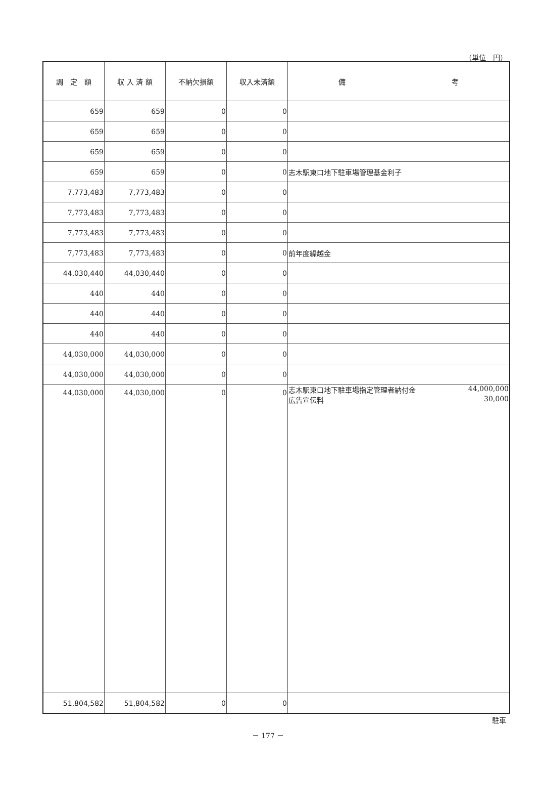（単位　円）
| 調 定 額 | 収 入 済 額 | 不納欠損額 | 収入未済額 | 備 考 |
| --- | --- | --- | --- | --- |
| 659 | 659 | 0 | 0 | |
| 659 | 659 | 0 | 0 | |
| 659 | 659 | 0 | 0 | |
| 659 | 659 | 0 | 0 | 志木駅東口地下駐車場管理基金利子 |
| 7,773,483 | 7,773,483 | 0 | 0 | |
| 7,773,483 | 7,773,483 | 0 | 0 | |
| 7,773,483 | 7,773,483 | 0 | 0 | |
| 7,773,483 | 7,773,483 | 0 | 0 | 前年度繰越金 |
| 44,030,440 | 44,030,440 | 0 | 0 | |
| 440 | 440 | 0 | 0 | |
| 440 | 440 | 0 | 0 | |
| 440 | 440 | 0 | 0 | |
| 44,030,000 | 44,030,000 | 0 | 0 | |
| 44,030,000 | 44,030,000 | 0 | 0 | |
| 44,030,000 | 44,030,000 | 0 | 0 | 志木駅東口地下駐車場指定管理者納付金 44,000,000 広告宣伝料 30,000 |
| 51,804,582 | 51,804,582 | 0 | 0 | |
駐車
－ 177 －